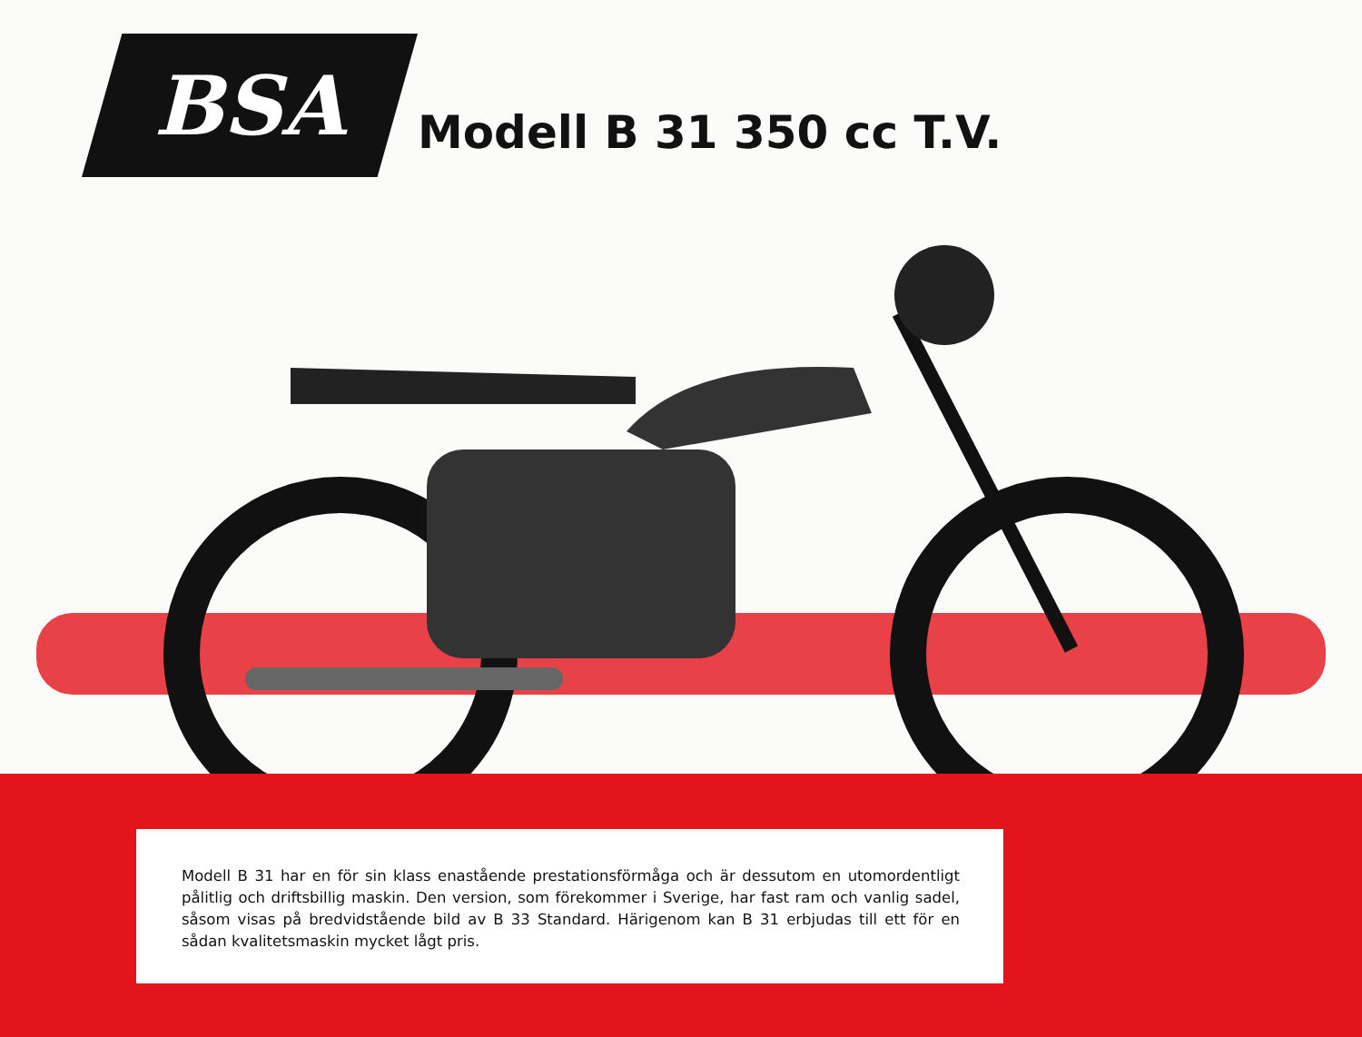BSA
Modell B 31 350 cc T.V.
Modell B 31 har en för sin klass enastående prestationsförmåga och är dessutom en utomordentligt pålitlig och driftsbillig maskin. Den version, som förekommer i Sverige, har fast ram och vanlig sadel, såsom visas på bredvidstående bild av B 33 Standard. Härigenom kan B 31 erbjudas till ett för en sådan kvalitetsmaskin mycket lågt pris.